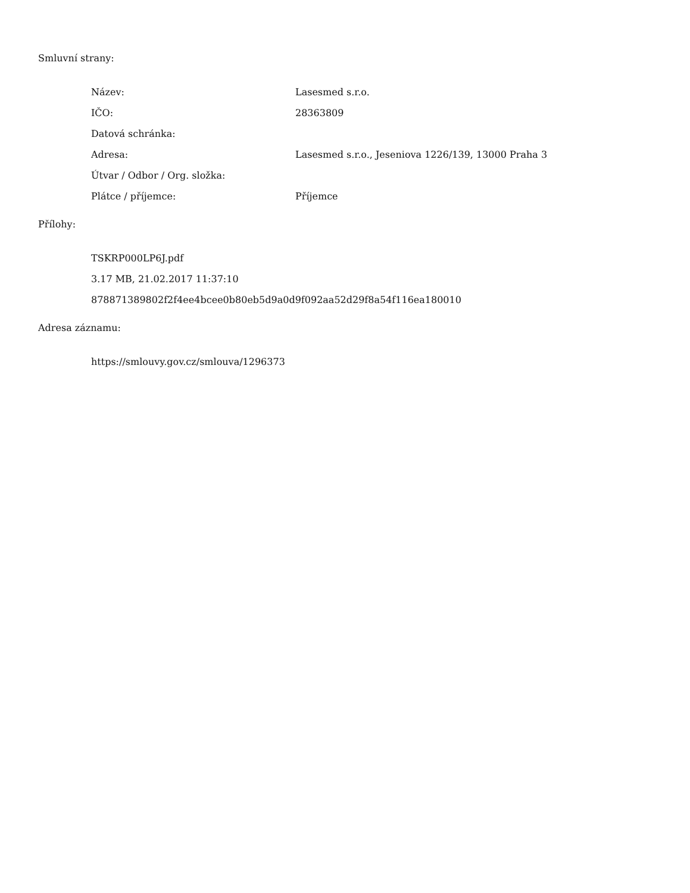Smluvní strany:
| Název: | Lasesmed s.r.o. |
| IČO: | 28363809 |
| Datová schránka: | |
| Adresa: | Lasesmed s.r.o., Jeseniova 1226/139, 13000 Praha 3 |
| Útvar / Odbor / Org. složka: | |
| Plátce / příjemce: | Příjemce |
Přílohy:
| TSKRP000LP6J.pdf |
| 3.17 MB, 21.02.2017 11:37:10 |
| 878871389802f2f4ee4bcee0b80eb5d9a0d9f092aa52d29f8a54f116ea180010 |
Adresa záznamu:
| https://smlouvy.gov.cz/smlouva/1296373 |